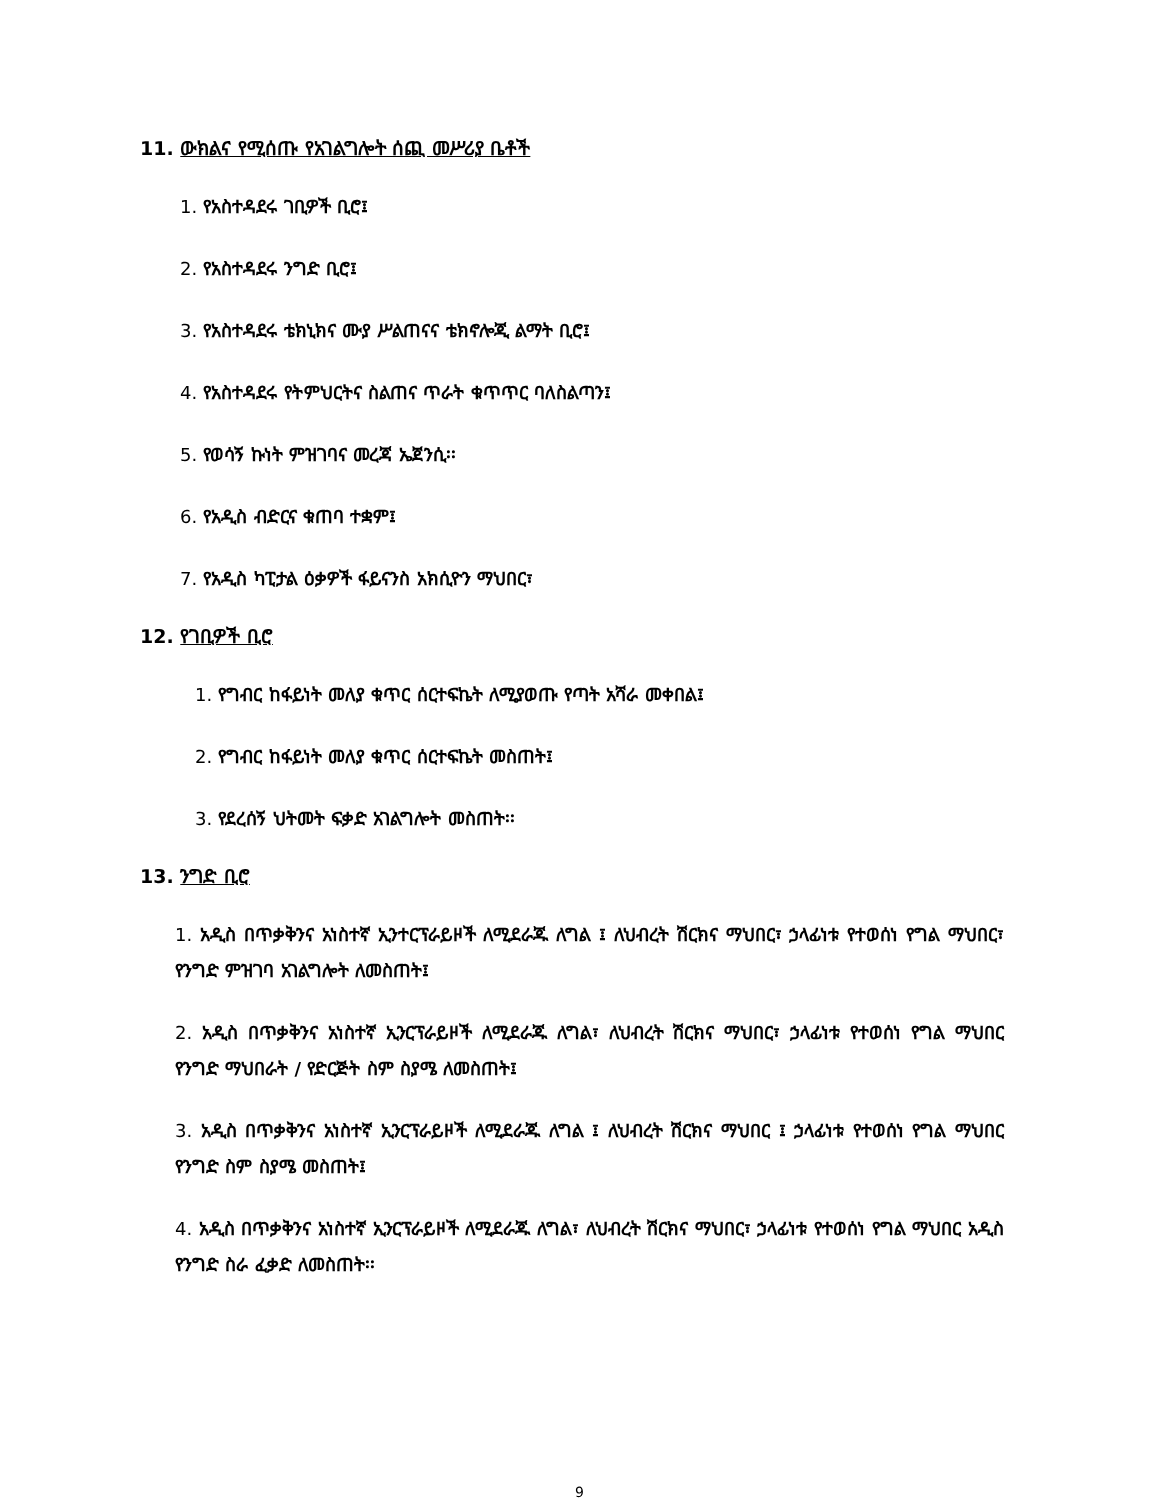11. ውክልና የሚሰጡ የአገልግሎት ሰጪ መሥሪያ ቤቶች
1. የአስተዳደሩ ገቢዎች ቢሮ፤
2. የአስተዳደሩ ንግድ ቢሮ፤
3. የአስተዳደሩ ቴክኒክና ሙያ ሥልጠናና ቴክኖሎጂ ልማት ቢሮ፤
4. የአስተዳደሩ የትምህርትና ስልጠና ጥራት ቁጥጥር ባለስልጣን፤
5. የወሳኝ ኩነት ምዝገባና መረጃ ኤጀንሲ፡፡
6. የአዲስ ብድርና ቁጠባ ተቋም፤
7. የአዲስ ካፒታል ዕቃዎች ፋይናንስ አክሲዮን ማህበር፣
12. የገቢዎች ቢሮ
1. የግብር ከፋይነት መለያ ቁጥር ሰርተፍኬት ለሚያወጡ የጣት አሻራ መቀበል፤
2. የግብር ከፋይነት መለያ ቁጥር ሰርተፍኬት መስጠት፤
3. የደረሰኝ ህትመት ፍቃድ አገልግሎት መስጠት፡፡
13. ንግድ ቢሮ
1. አዲስ በጥቃቅንና አነስተኛ ኢንተርፕራይዞች ለሚደራጁ ለግል ፤ ለህብረት ሽርክና ማህበር፣ ኃላፊነቱ የተወሰነ የግል ማህበር፣ የንግድ ምዝገባ አገልግሎት ለመስጠት፤
2. አዲስ በጥቃቅንና አነስተኛ ኢንርፕራይዞች ለሚደራጁ ለግል፣ ለህብረት ሽርክና ማህበር፣ ኃላፊነቱ የተወሰነ የግል ማህበር የንግድ ማህበራት / የድርጅት ስም ስያሜ ለመስጠት፤
3. አዲስ በጥቃቅንና አነስተኛ ኢንርፕራይዞች ለሚደራጁ ለግል ፤ ለህብረት ሽርክና ማህበር ፤ ኃላፊነቱ የተወሰነ የግል ማህበር የንግድ ስም ስያሜ መስጠት፤
4. አዲስ በጥቃቅንና አነስተኛ ኢንርፕራይዞች ለሚደራጁ ለግል፣ ለህብረት ሽርክና ማህበር፣ ኃላፊነቱ የተወሰነ የግል ማህበር አዲስ የንግድ ስራ ፈቃድ ለመስጠት፡፡
9